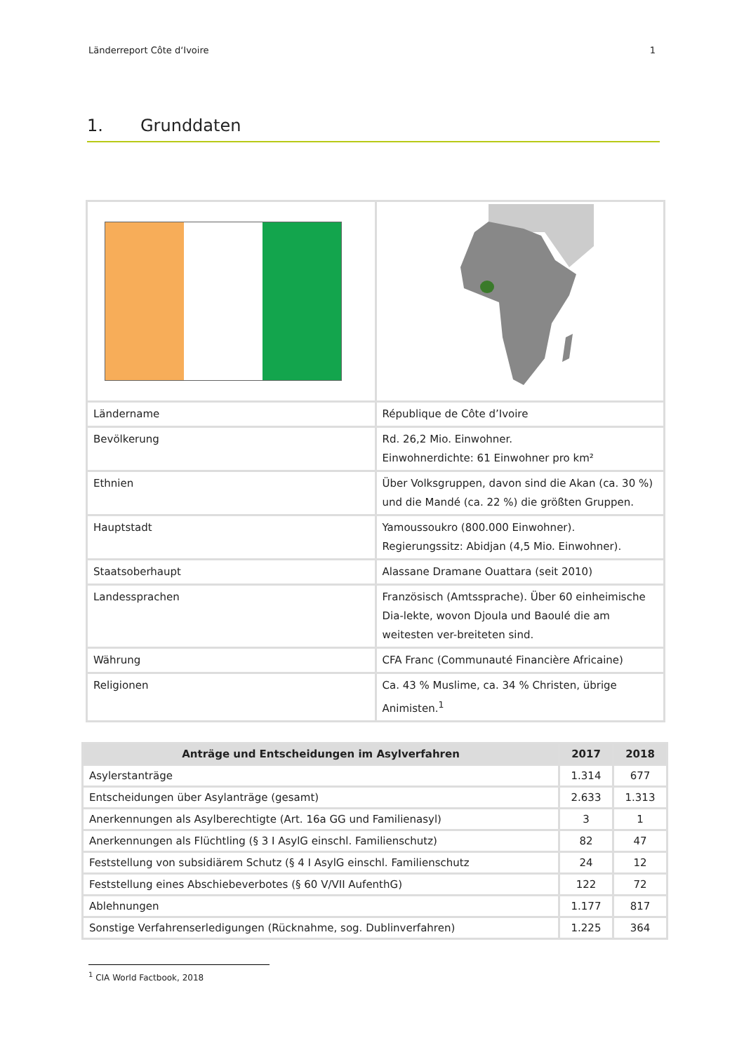Länderreport Côte d‘Ivoire 1
1. Grunddaten
| Ländername | République de Côte d’Ivoire |
| Bevölkerung | Rd. 26,2 Mio. Einwohner. Einwohnerdichte: 61 Einwohner pro km² |
| Ethnien | Über Volksgruppen, davon sind die Akan (ca. 30 %) und die Mandé (ca. 22 %) die größten Gruppen. |
| Hauptstadt | Yamoussoukro (800.000 Einwohner). Regierungssitz: Abidjan (4,5 Mio. Einwohner). |
| Staatsoberhaupt | Alassane Dramane Ouattara (seit 2010) |
| Landessprachen | Französisch (Amtssprache). Über 60 einheimische Dia-lekte, wovon Djoula und Baoulé die am weitesten ver-breiteten sind. |
| Währung | CFA Franc (Communauté Financière Africaine) |
| Religionen | Ca. 43 % Muslime, ca. 34 % Christen, übrige Animisten.<sup>1</sup> |
| Anträge und Entscheidungen im Asylverfahren | 2017 | 2018 |
| --- | --- | --- |
| Asylerstanträge | 1.314 | 677 |
| Entscheidungen über Asylanträge (gesamt) | 2.633 | 1.313 |
| Anerkennungen als Asylberechtigte (Art. 16a GG und Familienasyl) | 3 | 1 |
| Anerkennungen als Flüchtling (§ 3 I AsylG einschl. Familienschutz) | 82 | 47 |
| Feststellung von subsidiärem Schutz (§ 4 I AsylG einschl. Familienschutz | 24 | 12 |
| Feststellung eines Abschiebeverbotes (§ 60 V/VII AufenthG) | 122 | 72 |
| Ablehnungen | 1.177 | 817 |
| Sonstige Verfahrenserledigungen (Rücknahme, sog. Dublinverfahren) | 1.225 | 364 |
<sup>1</sup> CIA World Factbook, 2018